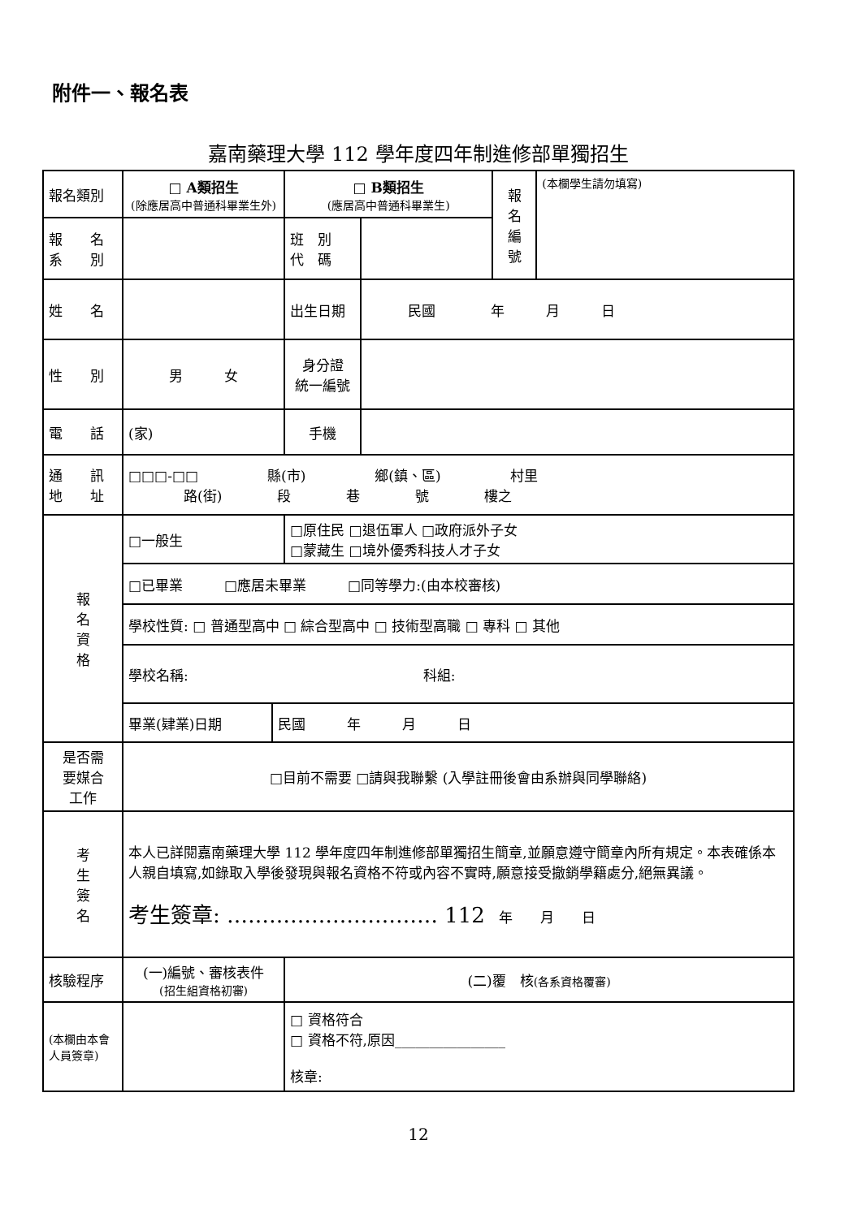附件一、報名表
嘉南藥理大學 112 學年度四年制進修部單獨招生
| 報名類別 | □ A類招生 (除應居高中普通科畢業生外) | | □ B類招生 (應居高中普通科畢業生) | | 報 名 編 號 | (本欄學生請勿填寫) |
| 報 名 系 別 | | | 班 別 代 碼 | | | |
| 姓 名 | | | 出生日期 | 民國 年 月 日 | | |
| 性 別 | 男 女 | | 身分證 統一編號 | | | |
| 電 話 | (家) | | 手機 | | | |
| 通 訊 地 址 | □□□-□□ 縣(市) 鄉(鎮、區) 村里 路(街) 段 巷 號 樓之 | | | | | |
| 報 名 資 格 | □一般生 | | □原住民 □退伍軍人 □政府派外子女 □蒙藏生 □境外優秀科技人才子女 | | | |
| | □已畢業 □應居未畢業 □同等學力:(由本校審核) | | | | | |
| | 學校性質: □ 普通型高中 □ 綜合型高中 □ 技術型高職 □ 專科 □ 其他 | | | | | |
| | 學校名稱: 科組: | | | | | |
| | 畢業(肄業)日期 | 民國 年 月 日 | | | | |
| 是否需 要媒合 工作 | □目前不需要 □請與我聯繫 (入學註冊後會由系辦與同學聯絡) | | | | | |
| 考 生 簽 名 | 本人已詳閱嘉南藥理大學 112 學年度四年制進修部單獨招生簡章,並願意遵守簡章內所有規定。本表確係本人親自填寫,如錄取入學後發現與報名資格不符或內容不實時,願意接受撤銷學籍處分,絕無異議。 考生簽章: ………………………… 112 年 月 日 | | | | | |
| 核驗程序 | (一)編號、審核表件 (招生組資格初審) | | (二)覆 核 (各系資格覆審) | | | |
| (本欄由本會人員簽章) | | | □ 資格符合 □ 資格不符,原因________________ 核章: | | | |
12